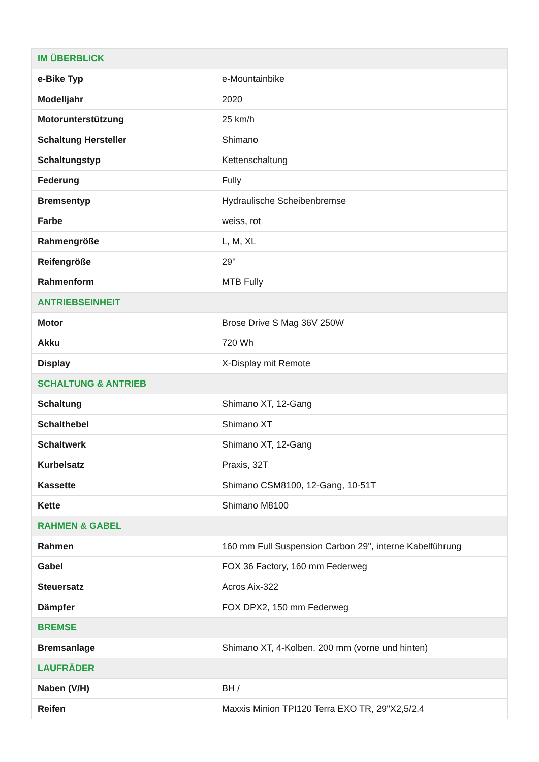| IM ÜBERBLICK | |
| --- | --- |
| e-Bike Typ | e-Mountainbike |
| Modelljahr | 2020 |
| Motorunterstützung | 25 km/h |
| Schaltung Hersteller | Shimano |
| Schaltungstyp | Kettenschaltung |
| Federung | Fully |
| Bremsentyp | Hydraulische Scheibenbremse |
| Farbe | weiss, rot |
| Rahmengröße | L, M, XL |
| Reifengröße | 29'' |
| Rahmenform | MTB Fully |
| ANTRIEBSEINHEIT | |
| Motor | Brose Drive S Mag 36V 250W |
| Akku | 720 Wh |
| Display | X-Display mit Remote |
| SCHALTUNG & ANTRIEB | |
| Schaltung | Shimano XT, 12-Gang |
| Schalthebel | Shimano XT |
| Schaltwerk | Shimano XT, 12-Gang |
| Kurbelsatz | Praxis, 32T |
| Kassette | Shimano CSM8100, 12-Gang, 10-51T |
| Kette | Shimano M8100 |
| RAHMEN & GABEL | |
| Rahmen | 160 mm Full Suspension Carbon 29'', interne Kabelführung |
| Gabel | FOX 36 Factory, 160 mm Federweg |
| Steuersatz | Acros Aix-322 |
| Dämpfer | FOX DPX2, 150 mm Federweg |
| BREMSE | |
| Bremsanlage | Shimano XT, 4-Kolben, 200 mm (vorne und hinten) |
| LAUFRÄDER | |
| Naben (V/H) | BH / |
| Reifen | Maxxis Minion TPI120 Terra EXO TR, 29''X2,5/2,4 |